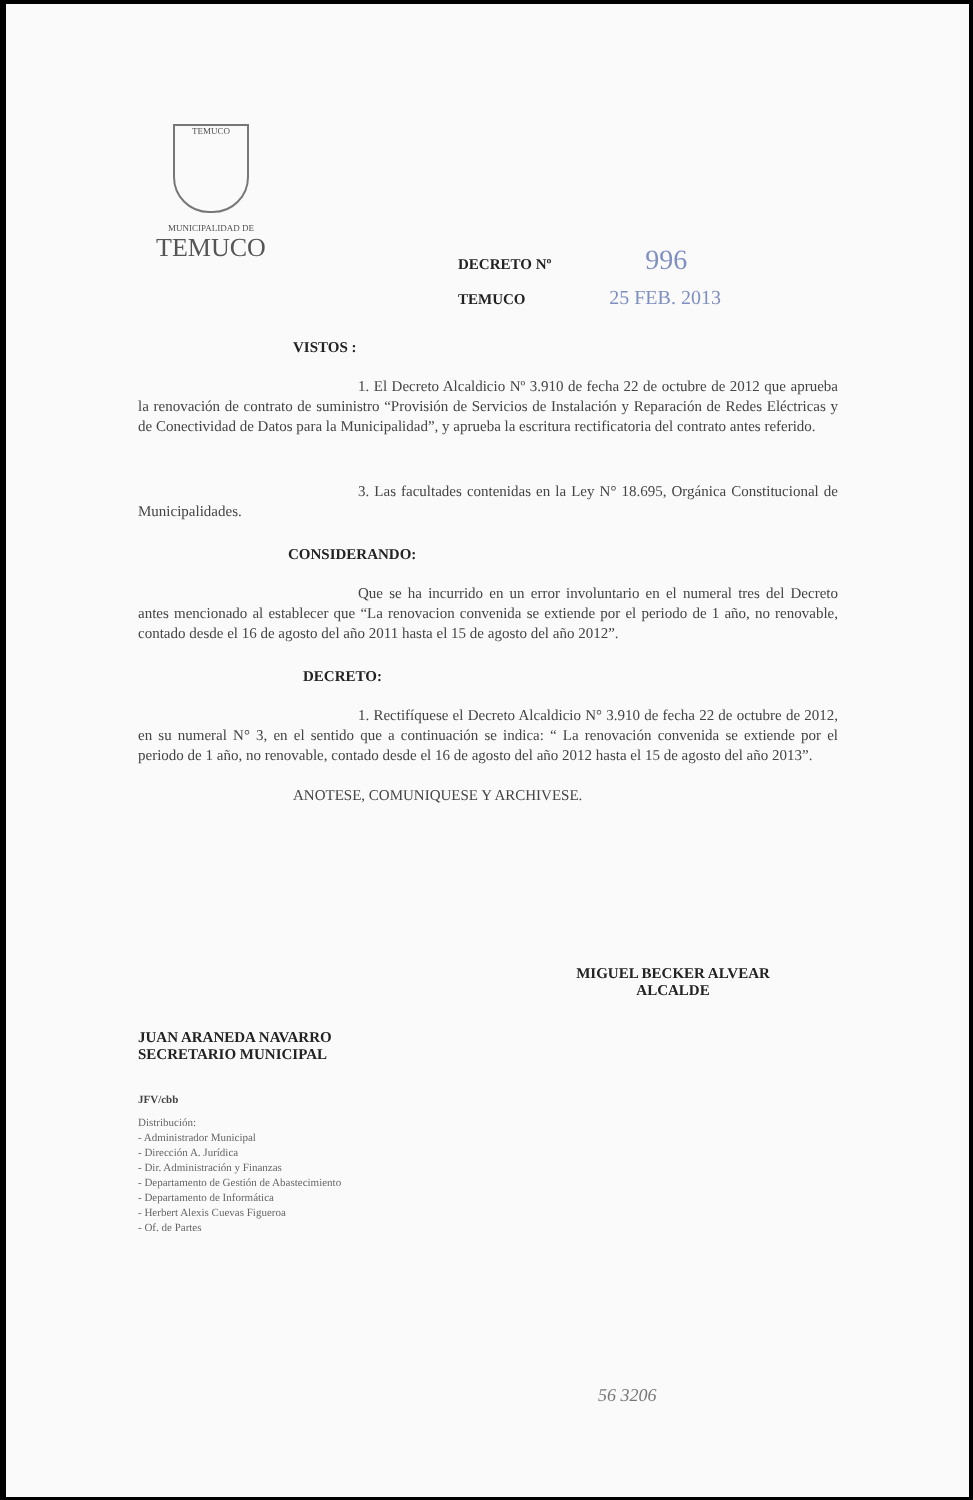TEMUCO
MUNICIPALIDAD DE
TEMUCO
DECRETO Nº 996
TEMUCO 25 FEB. 2013
VISTOS :
1. El Decreto Alcaldicio Nº 3.910 de fecha 22 de octubre de 2012 que aprueba la renovación de contrato de suministro “Provisión de Servicios de Instalación y Reparación de Redes Eléctricas y de Conectividad de Datos para la Municipalidad”, y aprueba la escritura rectificatoria del contrato antes referido.
3. Las facultades contenidas en la Ley N° 18.695, Orgánica Constitucional de Municipalidades.
CONSIDERANDO:
Que se ha incurrido en un error involuntario en el numeral tres del Decreto antes mencionado al establecer que “La renovacion convenida se extiende por el periodo de 1 año, no renovable, contado desde el 16 de agosto del año 2011 hasta el 15 de agosto del año 2012”.
DECRETO:
1. Rectifíquese el Decreto Alcaldicio N° 3.910 de fecha 22 de octubre de 2012, en su numeral N° 3, en el sentido que a continuación se indica: “ La renovación convenida se extiende por el periodo de 1 año, no renovable, contado desde el 16 de agosto del año 2012 hasta el 15 de agosto del año 2013”.
ANOTESE, COMUNIQUESE Y ARCHIVESE.
MIGUEL BECKER ALVEAR
ALCALDE
JUAN ARANEDA NAVARRO
SECRETARIO MUNICIPAL
JFV/cbb
Distribución:
- Administrador Municipal
- Dirección A. Jurídica
- Dir. Administración y Finanzas
- Departamento de Gestión de Abastecimiento
- Departamento de Informática
- Herbert Alexis Cuevas Figueroa
- Of. de Partes
56 3206